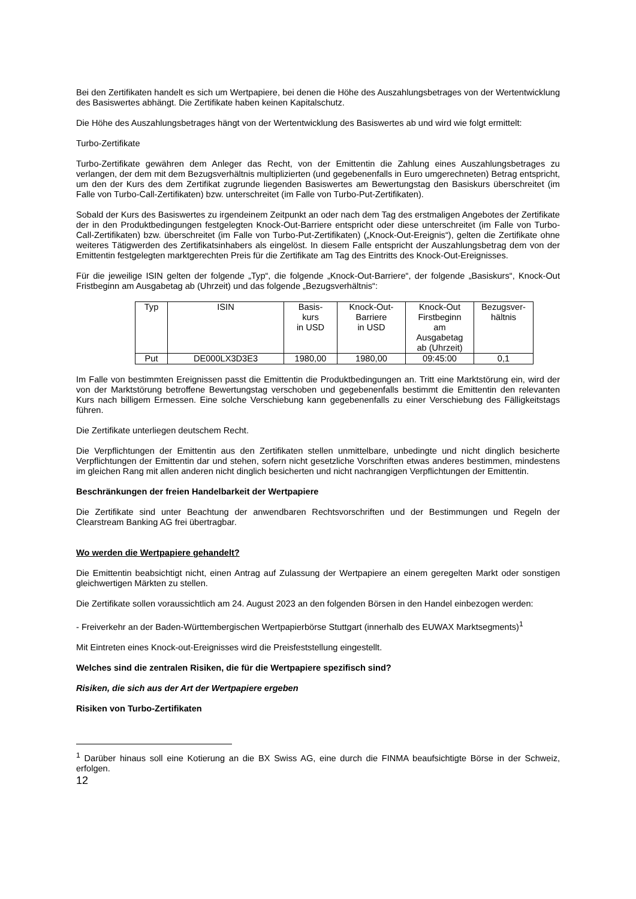Bei den Zertifikaten handelt es sich um Wertpapiere, bei denen die Höhe des Auszahlungsbetrages von der Wertentwicklung des Basiswertes abhängt. Die Zertifikate haben keinen Kapitalschutz.
Die Höhe des Auszahlungsbetrages hängt von der Wertentwicklung des Basiswertes ab und wird wie folgt ermittelt:
Turbo-Zertifikate
Turbo-Zertifikate gewähren dem Anleger das Recht, von der Emittentin die Zahlung eines Auszahlungsbetrages zu verlangen, der dem mit dem Bezugsverhältnis multiplizierten (und gegebenenfalls in Euro umgerechneten) Betrag entspricht, um den der Kurs des dem Zertifikat zugrunde liegenden Basiswertes am Bewertungstag den Basiskurs überschreitet (im Falle von Turbo-Call-Zertifikaten) bzw. unterschreitet (im Falle von Turbo-Put-Zertifikaten).
Sobald der Kurs des Basiswertes zu irgendeinem Zeitpunkt an oder nach dem Tag des erstmaligen Angebotes der Zertifikate der in den Produktbedingungen festgelegten Knock-Out-Barriere entspricht oder diese unterschreitet (im Falle von Turbo-Call-Zertifikaten) bzw. überschreitet (im Falle von Turbo-Put-Zertifikaten) („Knock-Out-Ereignis“), gelten die Zertifikate ohne weiteres Tätigwerden des Zertifikatsinhabers als eingelöst. In diesem Falle entspricht der Auszahlungsbetrag dem von der Emittentin festgelegten marktgerechten Preis für die Zertifikate am Tag des Eintritts des Knock-Out-Ereignisses.
Für die jeweilige ISIN gelten der folgende „Typ“, die folgende „Knock-Out-Barriere“, der folgende „Basiskurs“, Knock-Out Fristbeginn am Ausgabetag ab (Uhrzeit) und das folgende „Bezugsverhältnis“:
| Typ | ISIN | Basis- kurs in USD | Knock-Out- Barriere in USD | Knock-Out Firstbeginn am Ausgabetag ab (Uhrzeit) | Bezugsver- hältnis |
| --- | --- | --- | --- | --- | --- |
| Put | DE000LX3D3E3 | 1980,00 | 1980,00 | 09:45:00 | 0,1 |
Im Falle von bestimmten Ereignissen passt die Emittentin die Produktbedingungen an. Tritt eine Marktstörung ein, wird der von der Marktstörung betroffene Bewertungstag verschoben und gegebenenfalls bestimmt die Emittentin den relevanten Kurs nach billigem Ermessen. Eine solche Verschiebung kann gegebenenfalls zu einer Verschiebung des Fälligkeitstags führen.
Die Zertifikate unterliegen deutschem Recht.
Die Verpflichtungen der Emittentin aus den Zertifikaten stellen unmittelbare, unbedingte und nicht dinglich besicherte Verpflichtungen der Emittentin dar und stehen, sofern nicht gesetzliche Vorschriften etwas anderes bestimmen, mindestens im gleichen Rang mit allen anderen nicht dinglich besicherten und nicht nachrangigen Verpflichtungen der Emittentin.
Beschränkungen der freien Handelbarkeit der Wertpapiere
Die Zertifikate sind unter Beachtung der anwendbaren Rechtsvorschriften und der Bestimmungen und Regeln der Clearstream Banking AG frei übertragbar.
Wo werden die Wertpapiere gehandelt?
Die Emittentin beabsichtigt nicht, einen Antrag auf Zulassung der Wertpapiere an einem geregelten Markt oder sonstigen gleichwertigen Märkten zu stellen.
Die Zertifikate sollen voraussichtlich am 24. August 2023 an den folgenden Börsen in den Handel einbezogen werden:
- Freiverkehr an der Baden-Württembergischen Wertpapierbörse Stuttgart (innerhalb des EUWAX Marktsegments)<sup>1</sup>
Mit Eintreten eines Knock-out-Ereignisses wird die Preisfeststellung eingestellt.
Welches sind die zentralen Risiken, die für die Wertpapiere spezifisch sind?
Risiken, die sich aus der Art der Wertpapiere ergeben
Risiken von Turbo-Zertifikaten
<sup>1</sup> Darüber hinaus soll eine Kotierung an die BX Swiss AG, eine durch die FINMA beaufsichtigte Börse in der Schweiz, erfolgen.
12